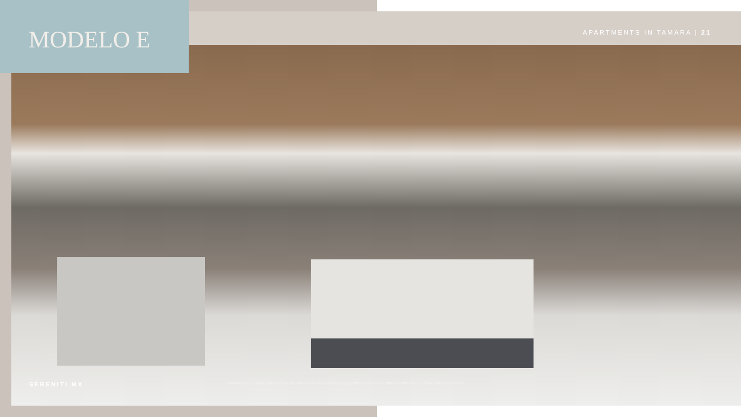MODELO E
APARTMENTS IN TAMARA | 21
SERENITI.MX Las imágenes presentadas en este documento son ilustrativas y susceptibles de ser revisadas y modificadas a criterio del desarrollador.